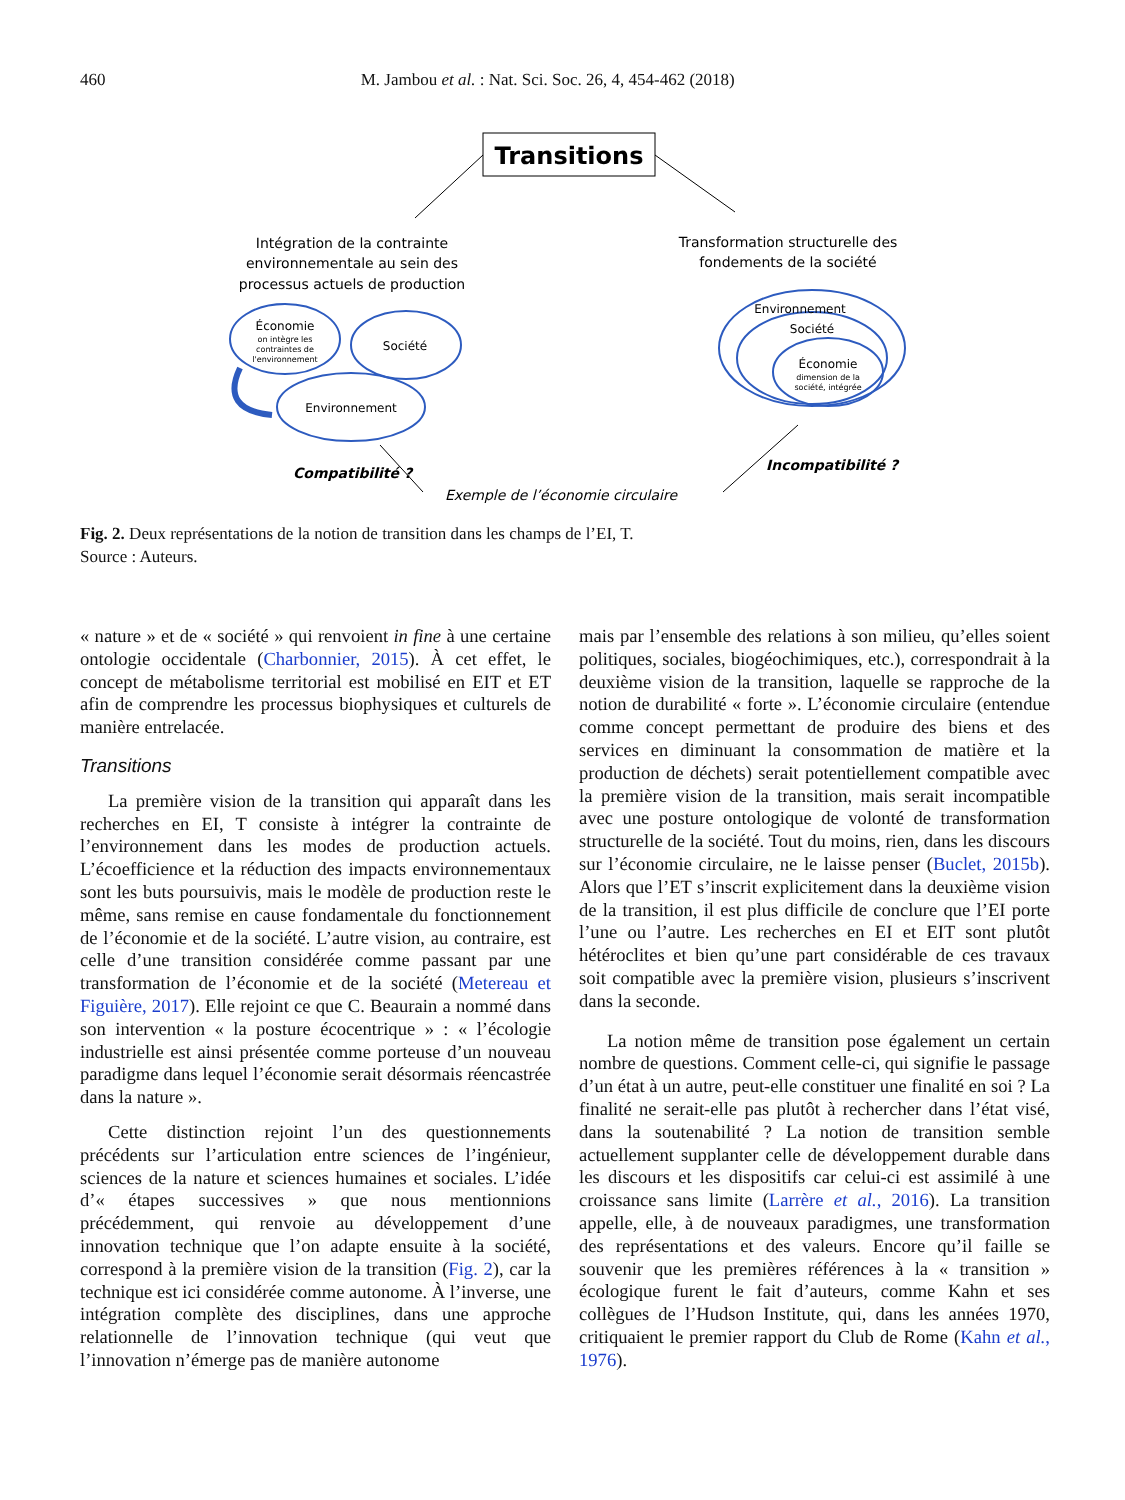460 M. Jambou et al. : Nat. Sci. Soc. 26, 4, 454-462 (2018)
Transitions
Intégration de la contrainte
environnementale au sein des
processus actuels de production
Transformation structurelle des
fondements de la société
Économie
Société
Environnement
Environnement
Société
Économie
on intègre les
contraintes de
l'environnement
dimension de la
société, intégrée
Compatibilité ?
Incompatibilité ?
Exemple de l’économie circulaire
Fig. 2. Deux représentations de la notion de transition dans les champs de l’EI, T.
Source : Auteurs.
« nature » et de « société » qui renvoient in fine à une certaine ontologie occidentale (Charbonnier, 2015). À cet effet, le concept de métabolisme territorial est mobilisé en EIT et ET afin de comprendre les processus biophysiques et culturels de manière entrelacée.
Transitions
La première vision de la transition qui apparaît dans les recherches en EI, T consiste à intégrer la contrainte de l’environnement dans les modes de production actuels. L’écoefficience et la réduction des impacts environnementaux sont les buts poursuivis, mais le modèle de production reste le même, sans remise en cause fondamentale du fonctionnement de l’économie et de la société. L’autre vision, au contraire, est celle d’une transition considérée comme passant par une transformation de l’économie et de la société (Metereau et Figuière, 2017). Elle rejoint ce que C. Beaurain a nommé dans son intervention « la posture écocentrique » : « l’écologie industrielle est ainsi présentée comme porteuse d’un nouveau paradigme dans lequel l’économie serait désormais réencastrée dans la nature ».
Cette distinction rejoint l’un des questionnements précédents sur l’articulation entre sciences de l’ingénieur, sciences de la nature et sciences humaines et sociales. L’idée d’« étapes successives » que nous mentionnions précédemment, qui renvoie au développement d’une innovation technique que l’on adapte ensuite à la société, correspond à la première vision de la transition (Fig. 2), car la technique est ici considérée comme autonome. À l’inverse, une intégration complète des disciplines, dans une approche relationnelle de l’innovation technique (qui veut que l’innovation n’émerge pas de manière autonome
mais par l’ensemble des relations à son milieu, qu’elles soient politiques, sociales, biogéochimiques, etc.), correspondrait à la deuxième vision de la transition, laquelle se rapproche de la notion de durabilité « forte ». L’économie circulaire (entendue comme concept permettant de produire des biens et des services en diminuant la consommation de matière et la production de déchets) serait potentiellement compatible avec la première vision de la transition, mais serait incompatible avec une posture ontologique de volonté de transformation structurelle de la société. Tout du moins, rien, dans les discours sur l’économie circulaire, ne le laisse penser (Buclet, 2015b). Alors que l’ET s’inscrit explicitement dans la deuxième vision de la transition, il est plus difficile de conclure que l’EI porte l’une ou l’autre. Les recherches en EI et EIT sont plutôt hétéroclites et bien qu’une part considérable de ces travaux soit compatible avec la première vision, plusieurs s’inscrivent dans la seconde.
La notion même de transition pose également un certain nombre de questions. Comment celle-ci, qui signifie le passage d’un état à un autre, peut-elle constituer une finalité en soi ? La finalité ne serait-elle pas plutôt à rechercher dans l’état visé, dans la soutenabilité ? La notion de transition semble actuellement supplanter celle de développement durable dans les discours et les dispositifs car celui-ci est assimilé à une croissance sans limite (Larrère et al., 2016). La transition appelle, elle, à de nouveaux paradigmes, une transformation des représentations et des valeurs. Encore qu’il faille se souvenir que les premières références à la « transition » écologique furent le fait d’auteurs, comme Kahn et ses collègues de l’Hudson Institute, qui, dans les années 1970, critiquaient le premier rapport du Club de Rome (Kahn et al., 1976).